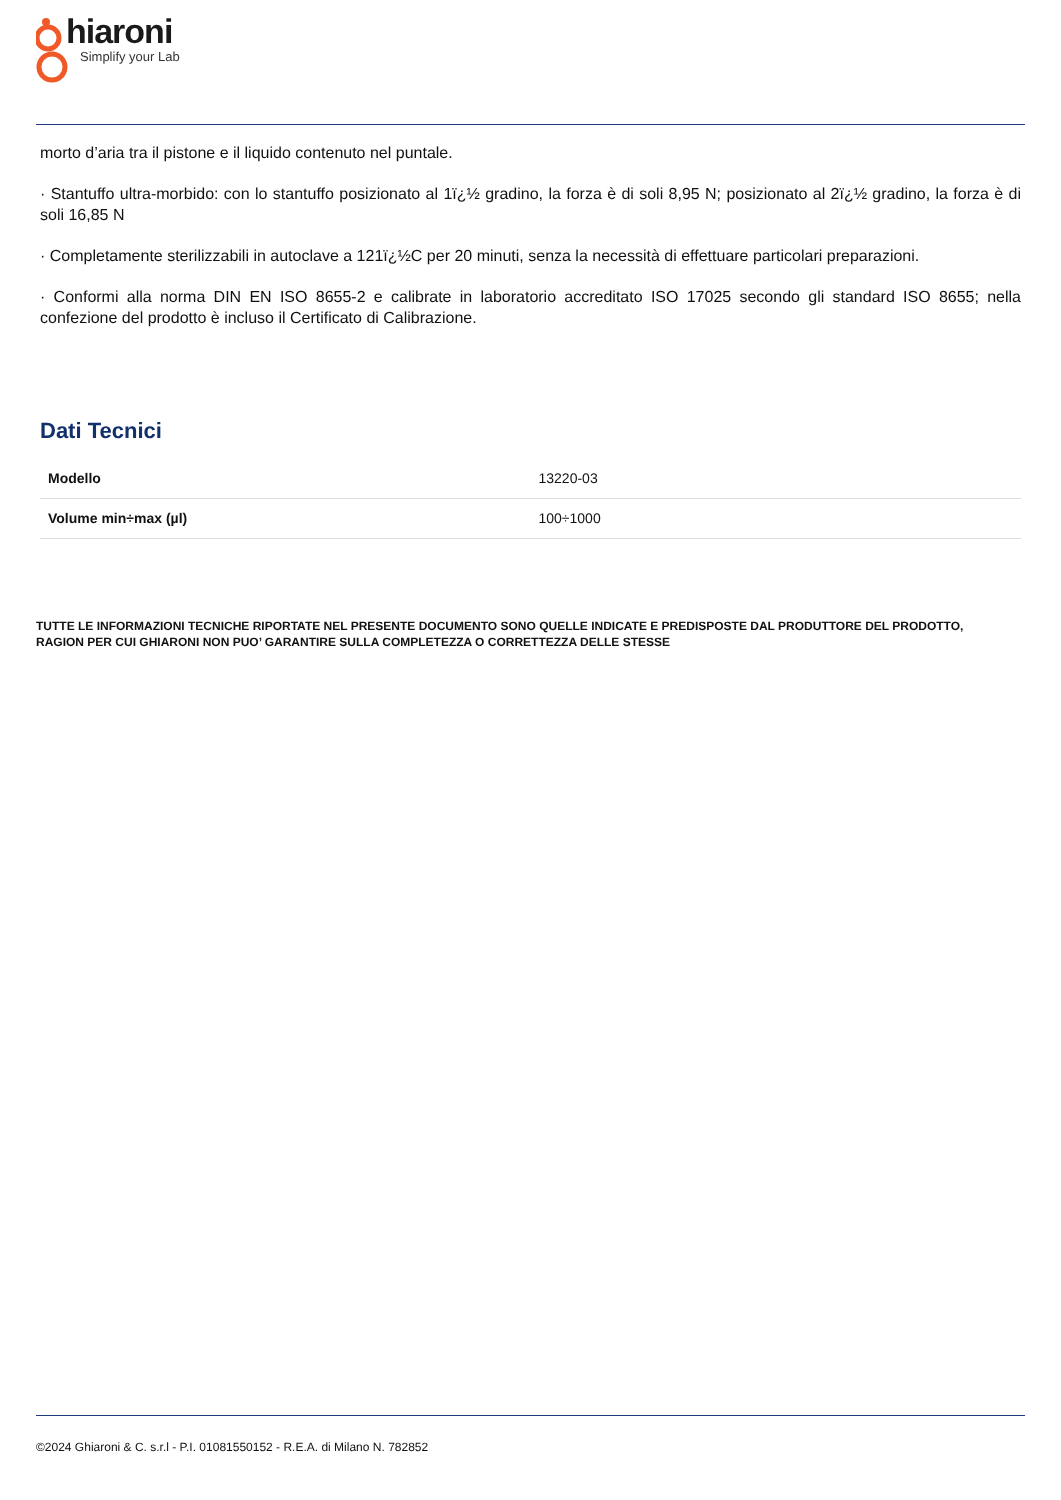hiaroni
Simplify your Lab
morto d’aria tra il pistone e il liquido contenuto nel puntale.
· Stantuffo ultra-morbido: con lo stantuffo posizionato al 1ï¿½ gradino, la forza è di soli 8,95 N; posizionato al 2ï¿½ gradino, la forza è di soli 16,85 N
· Completamente sterilizzabili in autoclave a 121ï¿½C per 20 minuti, senza la necessità di effettuare particolari preparazioni.
· Conformi alla norma DIN EN ISO 8655-2 e calibrate in laboratorio accreditato ISO 17025 secondo gli standard ISO 8655; nella confezione del prodotto è incluso il Certificato di Calibrazione.
Dati Tecnici
| Modello | 13220-03 |
| Volume min÷max (µl) | 100÷1000 |
TUTTE LE INFORMAZIONI TECNICHE RIPORTATE NEL PRESENTE DOCUMENTO SONO QUELLE INDICATE E PREDISPOSTE DAL PRODUTTORE DEL PRODOTTO, RAGION PER CUI GHIARONI NON PUO’ GARANTIRE SULLA COMPLETEZZA O CORRETTEZZA DELLE STESSE
©2024 Ghiaroni & C. s.r.l - P.I. 01081550152 - R.E.A. di Milano N. 782852